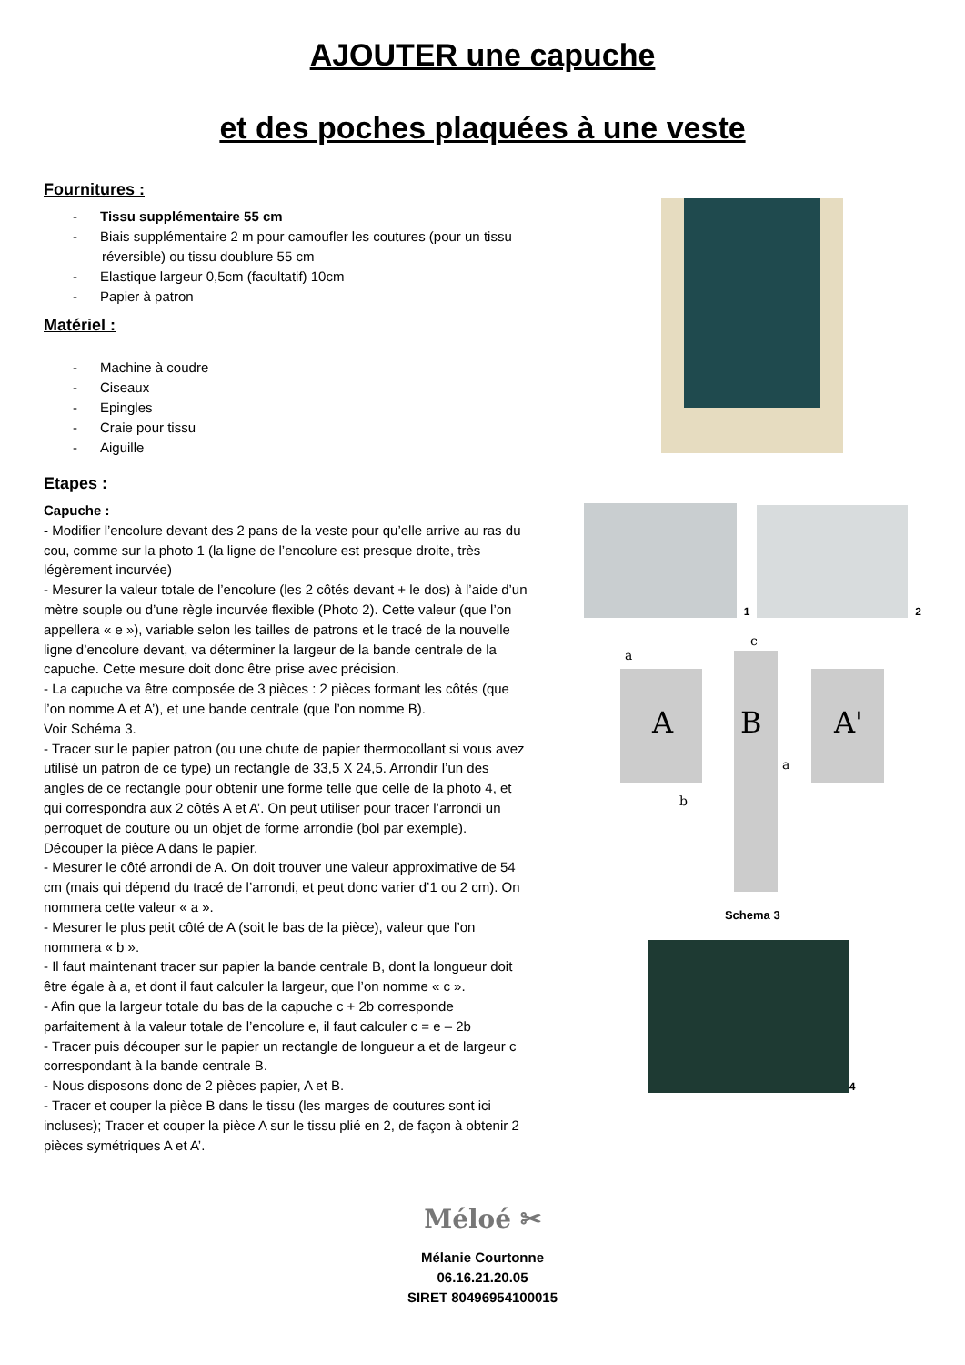AJOUTER une capuche
et des poches plaquées à une veste
Fournitures :
- Tissu supplémentaire 55 cm
- Biais supplémentaire 2 m pour camoufler les coutures (pour un tissu réversible) ou tissu doublure 55 cm
- Elastique largeur 0,5cm (facultatif) 10cm
- Papier à patron
Matériel :
- Machine à coudre
- Ciseaux
- Epingles
- Craie pour tissu
- Aiguille
Etapes :
Capuche :
- Modifier l’encolure devant des 2 pans de la veste pour qu’elle arrive au ras du cou, comme sur la photo 1 (la ligne de l’encolure est presque droite, très légèrement incurvée)
- Mesurer la valeur totale de l’encolure (les 2 côtés devant + le dos) à l’aide d’un mètre souple ou d’une règle incurvée flexible (Photo 2). Cette valeur (que l’on appellera « e »), variable selon les tailles de patrons et le tracé de la nouvelle ligne d’encolure devant, va déterminer la largeur de la bande centrale de la capuche. Cette mesure doit donc être prise avec précision.
- La capuche va être composée de 3 pièces : 2 pièces formant les côtés (que l’on nomme A et A’), et une bande centrale (que l’on nomme B).
Voir Schéma 3.
- Tracer sur le papier patron (ou une chute de papier thermocollant si vous avez utilisé un patron de ce type) un rectangle de 33,5 X 24,5. Arrondir l’un des angles de ce rectangle pour obtenir une forme telle que celle de la photo 4, et qui correspondra aux 2 côtés A et A’. On peut utiliser pour tracer l’arrondi un perroquet de couture ou un objet de forme arrondie (bol par exemple). Découper la pièce A dans le papier.
- Mesurer le côté arrondi de A. On doit trouver une valeur approximative de 54 cm (mais qui dépend du tracé de l’arrondi, et peut donc varier d’1 ou 2 cm). On nommera cette valeur « a ».
- Mesurer le plus petit côté de A (soit le bas de la pièce), valeur que l’on nommera « b ».
- Il faut maintenant tracer sur papier la bande centrale B, dont la longueur doit être égale à a, et dont il faut calculer la largeur, que l’on nomme « c ».
- Afin que la largeur totale du bas de la capuche c + 2b corresponde parfaitement à la valeur totale de l’encolure e, il faut calculer c = e – 2b
- Tracer puis découper sur le papier un rectangle de longueur a et de largeur c correspondant à la bande centrale B.
- Nous disposons donc de 2 pièces papier, A et B.
- Tracer et couper la pièce B dans le tissu (les marges de coutures sont ici incluses); Tracer et couper la pièce A sur le tissu plié en 2, de façon à obtenir 2 pièces symétriques A et A’.
1
2
a
A
b
c
B
a
A'
Schema 3
4
Méloé ✂
Mélanie Courtonne
06.16.21.20.05
SIRET 80496954100015